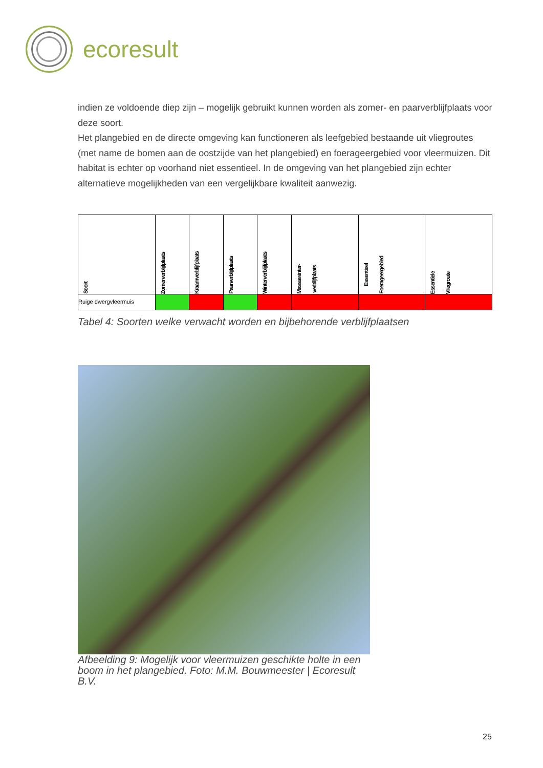ecoresult
indien ze voldoende diep zijn – mogelijk gebruikt kunnen worden als zomer- en paarverblijfplaats voor deze soort.
Het plangebied en de directe omgeving kan functioneren als leefgebied bestaande uit vliegroutes (met name de bomen aan de oostzijde van het plangebied) en foerageergebied voor vleermuizen. Dit habitat is echter op voorhand niet essentieel. In de omgeving van het plangebied zijn echter alternatieve mogelijkheden van een vergelijkbare kwaliteit aanwezig.
| Soort | Zomerverblijfplaats | Kraamverblijfplaats | Paarverblijfplaats | Winterverblijfplaats | Massawinter- verblijfplaats | Essentieel Foerageergebied | Essentiele Vliegroute |
| --- | --- | --- | --- | --- | --- | --- | --- |
| Ruige dwergvleermuis | | | | | | | |
Tabel 4: Soorten welke verwacht worden en bijbehorende verblijfplaatsen
Afbeelding 9: Mogelijk voor vleermuizen geschikte holte in een boom in het plangebied. Foto: M.M. Bouwmeester | Ecoresult B.V.
25